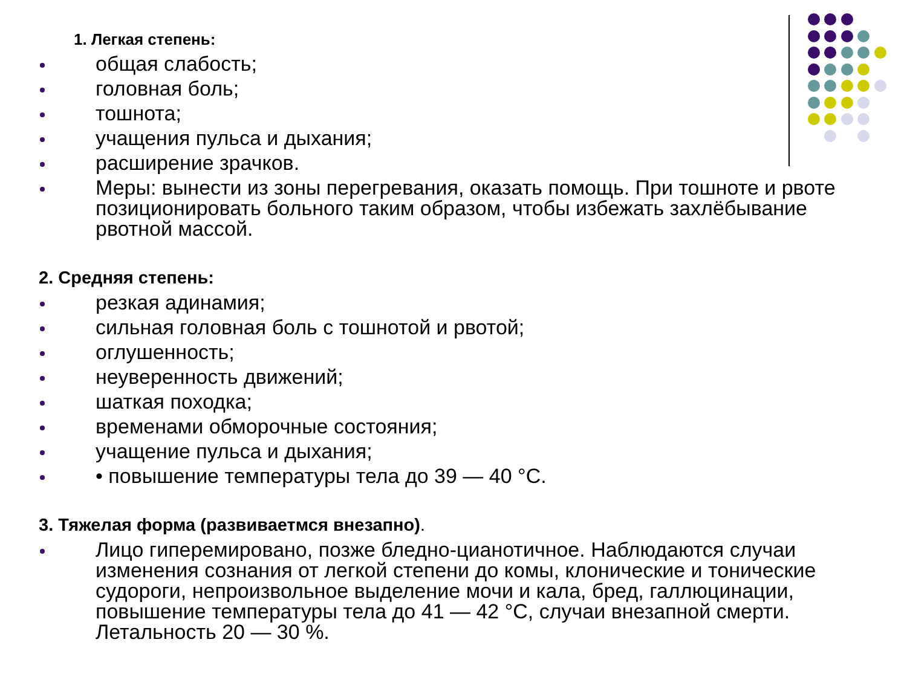1. Легкая степень:
общая слабость;
головная боль;
тошнота;
учащения пульса и дыхания;
расширение зрачков.
Меры: вынести из зоны перегревания, оказать помощь. При тошноте и рвоте позиционировать больного таким образом, чтобы избежать захлёбывание рвотной массой.
2. Средняя степень:
резкая адинамия;
сильная головная боль с тошнотой и рвотой;
оглушенность;
неуверенность движений;
шаткая походка;
временами обморочные состояния;
учащение пульса и дыхания;
• повышение температуры тела до 39 — 40 °С.
3. Тяжелая форма (развиваетмся внезапно).
Лицо гиперемировано, позже бледно-цианотичное. Наблюдаются случаи изменения сознания от легкой степени до комы, клонические и тонические судороги, непроизвольное выделение мочи и кала, бред, галлюцинации, повышение температуры тела до 41 — 42 °С, случаи внезапной смерти. Летальность 20 — 30 %.